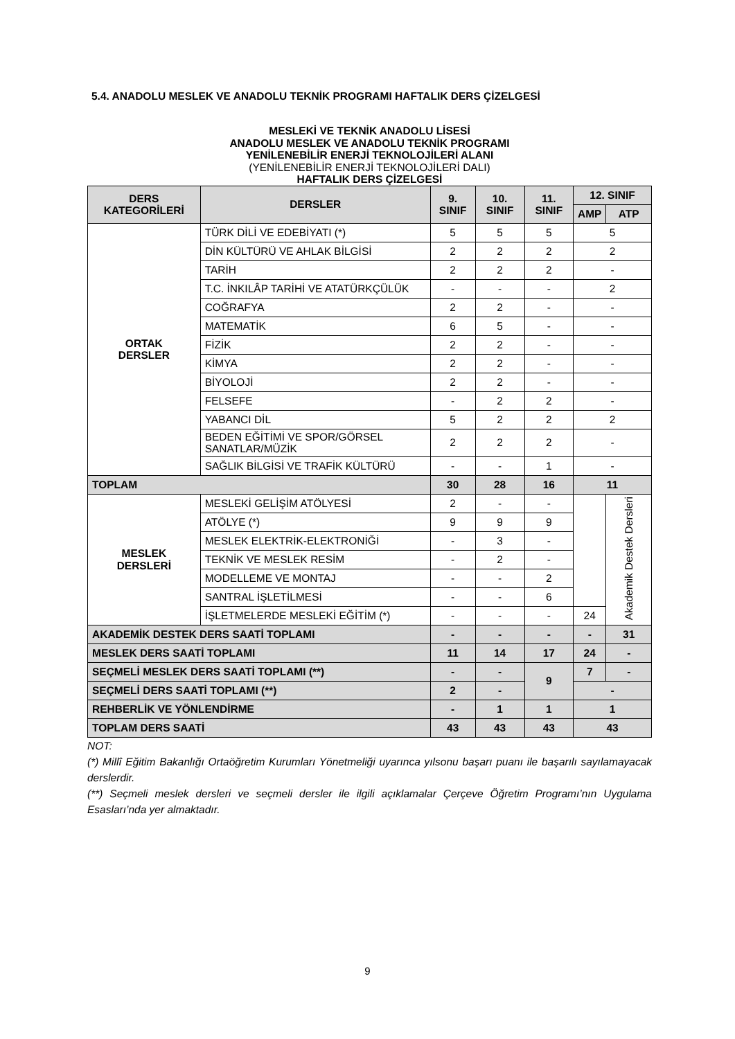5.4. ANADOLU MESLEK VE ANADOLU TEKNİK PROGRAMI HAFTALIK DERS ÇİZELGESİ
MESLEKİ VE TEKNİK ANADOLU LİSESİ
ANADOLU MESLEK VE ANADOLU TEKNİK PROGRAMI
YENİLENEBİLİR ENERJİ TEKNOLOJİLERİ ALANI
(YENİLENEBİLİR ENERJİ TEKNOLOJİLERİ DALI)
HAFTALIK DERS ÇİZELGESİ
| DERS KATEGORİLERİ | DERSLER | 9. SINIF | 10. SINIF | 11. SINIF | 12. SINIF | |
| --- | --- | --- | --- | --- | --- | --- |
| | | | | | AMP | ATP |
| ORTAK DERSLER | TÜRK DİLİ VE EDEBİYATI (*) | 5 | 5 | 5 | 5 | |
| | DİN KÜLTÜRÜ VE AHLAK BİLGİSİ | 2 | 2 | 2 | 2 | |
| | TARİH | 2 | 2 | 2 | - | |
| | T.C. İNKILÂP TARİHİ VE ATATÜRKÇÜLÜK | - | - | - | 2 | |
| | COĞRAFYA | 2 | 2 | - | - | |
| | MATEMATİK | 6 | 5 | - | - | |
| | FİZİK | 2 | 2 | - | - | |
| | KİMYA | 2 | 2 | - | - | |
| | BİYOLOJİ | 2 | 2 | - | - | |
| | FELSEFE | - | 2 | 2 | - | |
| | YABANCI DİL | 5 | 2 | 2 | 2 | |
| | BEDEN EĞİTİMİ VE SPOR/GÖRSEL SANATLAR/MÜZİK | 2 | 2 | 2 | - | |
| | SAĞLIK BİLGİSİ VE TRAFİK KÜLTÜRÜ | - | - | 1 | - | |
| TOPLAM | | 30 | 28 | 16 | 11 | |
| MESLEK DERSLERİ | MESLEKİ GELİŞİM ATÖLYESİ | 2 | - | - | | Akademik Destek Dersleri |
| | ATÖLYE (*) | 9 | 9 | 9 | | |
| | MESLEK ELEKTRİK-ELEKTRONİĞİ | - | 3 | - | | |
| | TEKNİK VE MESLEK RESİM | - | 2 | - | | |
| | MODELLEME VE MONTAJ | - | - | 2 | | |
| | SANTRAL İŞLETİLMESİ | - | - | 6 | | |
| | İŞLETMELERDE MESLEKİ EĞİTİM (*) | - | - | - | 24 | |
| AKADEMİK DESTEK DERS SAATİ TOPLAMI | | - | - | - | - | 31 |
| MESLEK DERS SAATİ TOPLAMI | | 11 | 14 | 17 | 24 | - |
| SEÇMELİ MESLEK DERS SAATİ TOPLAMI (**) | | - | - | 9 | 7 | - |
| SEÇMELİ DERS SAATİ TOPLAMI (**) | | 2 | - | | - | |
| REHBERLİK VE YÖNLENDİRME | | - | 1 | 1 | 1 | |
| TOPLAM DERS SAATİ | | 43 | 43 | 43 | 43 | |
NOT:
(*) Millî Eğitim Bakanlığı Ortaöğretim Kurumları Yönetmeliği uyarınca yılsonu başarı puanı ile başarılı sayılamayacak derslerdir.
(**) Seçmeli meslek dersleri ve seçmeli dersler ile ilgili açıklamalar Çerçeve Öğretim Programı’nın Uygulama Esasları’nda yer almaktadır.
9